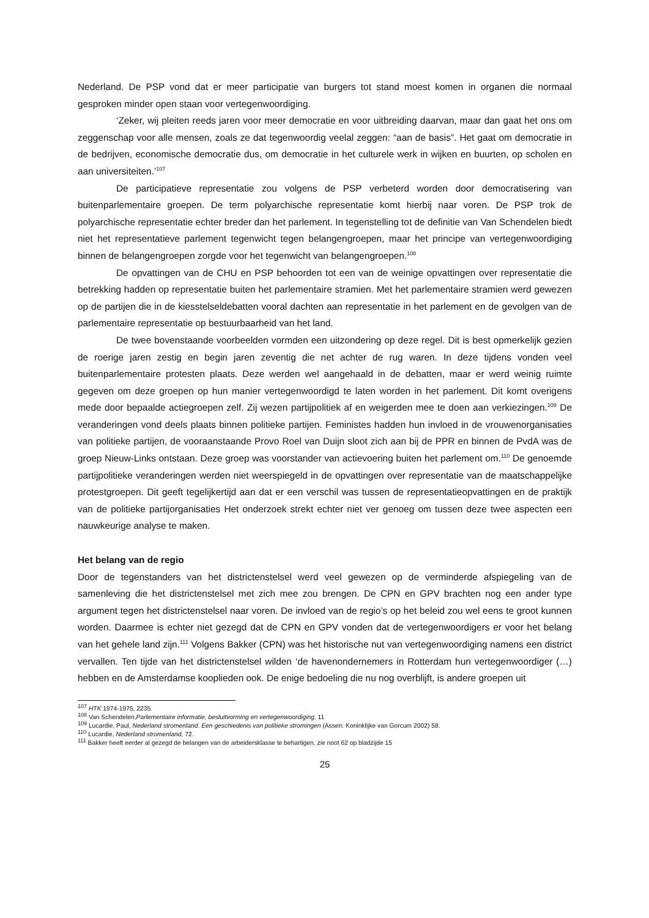Nederland. De PSP vond dat er meer participatie van burgers tot stand moest komen in organen die normaal gesproken minder open staan voor vertegenwoordiging.
‘Zeker, wij pleiten reeds jaren voor meer democratie en voor uitbreiding daarvan, maar dan gaat het ons om zeggenschap voor alle mensen, zoals ze dat tegenwoordig veelal zeggen: “aan de basis”. Het gaat om democratie in de bedrijven, economische democratie dus, om democratie in het culturele werk in wijken en buurten, op scholen en aan universiteiten.’<sup>107</sup>
De participatieve representatie zou volgens de PSP verbeterd worden door democratisering van buitenparlementaire groepen. De term polyarchische representatie komt hierbij naar voren. De PSP trok de polyarchische representatie echter breder dan het parlement. In tegenstelling tot de definitie van Van Schendelen biedt niet het representatieve parlement tegenwicht tegen belangengroepen, maar het principe van vertegenwoordiging binnen de belangengroepen zorgde voor het tegenwicht van belangengroepen.<sup>108</sup>
De opvattingen van de CHU en PSP behoorden tot een van de weinige opvattingen over representatie die betrekking hadden op representatie buiten het parlementaire stramien. Met het parlementaire stramien werd gewezen op de partijen die in de kiesstelseldebatten vooral dachten aan representatie in het parlement en de gevolgen van de parlementaire representatie op bestuurbaarheid van het land.
De twee bovenstaande voorbeelden vormden een uitzondering op deze regel. Dit is best opmerkelijk gezien de roerige jaren zestig en begin jaren zeventig die net achter de rug waren. In deze tijdens vonden veel buitenparlementaire protesten plaats. Deze werden wel aangehaald in de debatten, maar er werd weinig ruimte gegeven om deze groepen op hun manier vertegenwoordigd te laten worden in het parlement. Dit komt overigens mede door bepaalde actiegroepen zelf. Zij wezen partijpolitiek af en weigerden mee te doen aan verkiezingen.<sup>109</sup> De veranderingen vond deels plaats binnen politieke partijen. Feministes hadden hun invloed in de vrouwenorganisaties van politieke partijen, de vooraanstaande Provo Roel van Duijn sloot zich aan bij de PPR en binnen de PvdA was de groep Nieuw-Links ontstaan. Deze groep was voorstander van actievoering buiten het parlement om.<sup>110</sup> De genoemde partijpolitieke veranderingen werden niet weerspiegeld in de opvattingen over representatie van de maatschappelijke protestgroepen. Dit geeft tegelijkertijd aan dat er een verschil was tussen de representatieopvattingen en de praktijk van de politieke partijorganisaties Het onderzoek strekt echter niet ver genoeg om tussen deze twee aspecten een nauwkeurige analyse te maken.
Het belang van de regio
Door de tegenstanders van het districtenstelsel werd veel gewezen op de verminderde afspiegeling van de samenleving die het districtenstelsel met zich mee zou brengen. De CPN en GPV brachten nog een ander type argument tegen het districtenstelsel naar voren. De invloed van de regio’s op het beleid zou wel eens te groot kunnen worden. Daarmee is echter niet gezegd dat de CPN en GPV vonden dat de vertegenwoordigers er voor het belang van het gehele land zijn.<sup>111</sup> Volgens Bakker (CPN) was het historische nut van vertegenwoordiging namens een district vervallen. Ten tijde van het districtenstelsel wilden ‘de havenondernemers in Rotterdam hun vertegenwoordiger (…) hebben en de Amsterdamse kooplieden ook. De enige bedoeling die nu nog overblijft, is andere groepen uit
<sup>107</sup> HTK 1974-1975, 2235.
<sup>108</sup> Van Schendelen,Parlementaire informatie, besluitvorming en vertegenwoordiging, 11
<sup>109</sup> Lucardie, Paul, Nederland stromenland. Een geschiedenis van politieke stromingen (Assen: Koninklijke van Gorcum 2002) 58.
<sup>110</sup> Lucardie, Nederland stromenland, 72.
<sup>111</sup> Bakker heeft eerder al gezegd de belangen van de arbeidersklasse te behartigen, zie noot 62 op bladzijde 15
25